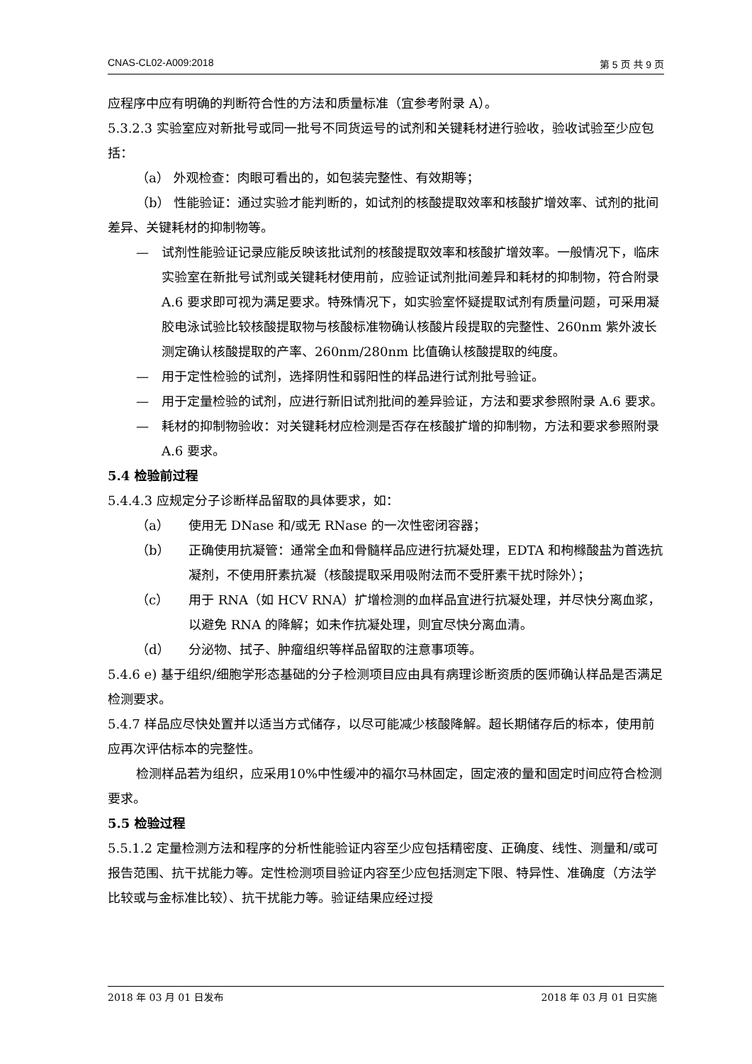CNAS-CL02-A009:2018 第 5 页 共 9 页
应程序中应有明确的判断符合性的方法和质量标准（宜参考附录 A）。
5.3.2.3 实验室应对新批号或同一批号不同货运号的试剂和关键耗材进行验收，验收试验至少应包括：
（a） 外观检查：肉眼可看出的，如包装完整性、有效期等；
（b） 性能验证：通过实验才能判断的，如试剂的核酸提取效率和核酸扩增效率、试剂的批间差异、关键耗材的抑制物等。
— 试剂性能验证记录应能反映该批试剂的核酸提取效率和核酸扩增效率。一般情况下，临床实验室在新批号试剂或关键耗材使用前，应验证试剂批间差异和耗材的抑制物，符合附录 A.6 要求即可视为满足要求。特殊情况下，如实验室怀疑提取试剂有质量问题，可采用凝胶电泳试验比较核酸提取物与核酸标准物确认核酸片段提取的完整性、260nm 紫外波长测定确认核酸提取的产率、260nm/280nm 比值确认核酸提取的纯度。
— 用于定性检验的试剂，选择阴性和弱阳性的样品进行试剂批号验证。
— 用于定量检验的试剂，应进行新旧试剂批间的差异验证，方法和要求参照附录 A.6 要求。
— 耗材的抑制物验收：对关键耗材应检测是否存在核酸扩增的抑制物，方法和要求参照附录 A.6 要求。
5.4 检验前过程
5.4.4.3 应规定分子诊断样品留取的具体要求，如：
（a） 使用无 DNase 和/或无 RNase 的一次性密闭容器；
（b） 正确使用抗凝管：通常全血和骨髓样品应进行抗凝处理，EDTA 和枸橼酸盐为首选抗凝剂，不使用肝素抗凝（核酸提取采用吸附法而不受肝素干扰时除外）；
（c） 用于 RNA（如 HCV RNA）扩增检测的血样品宜进行抗凝处理，并尽快分离血浆，以避免 RNA 的降解；如未作抗凝处理，则宜尽快分离血清。
（d） 分泌物、拭子、肿瘤组织等样品留取的注意事项等。
5.4.6 e) 基于组织/细胞学形态基础的分子检测项目应由具有病理诊断资质的医师确认样品是否满足检测要求。
5.4.7 样品应尽快处置并以适当方式储存，以尽可能减少核酸降解。超长期储存后的标本，使用前应再次评估标本的完整性。
检测样品若为组织，应采用10%中性缓冲的福尔马林固定，固定液的量和固定时间应符合检测要求。
5.5 检验过程
5.5.1.2 定量检测方法和程序的分析性能验证内容至少应包括精密度、正确度、线性、测量和/或可报告范围、抗干扰能力等。定性检测项目验证内容至少应包括测定下限、特异性、准确度（方法学比较或与金标准比较）、抗干扰能力等。验证结果应经过授
2018 年 03 月 01 日发布 2018 年 03 月 01 日实施